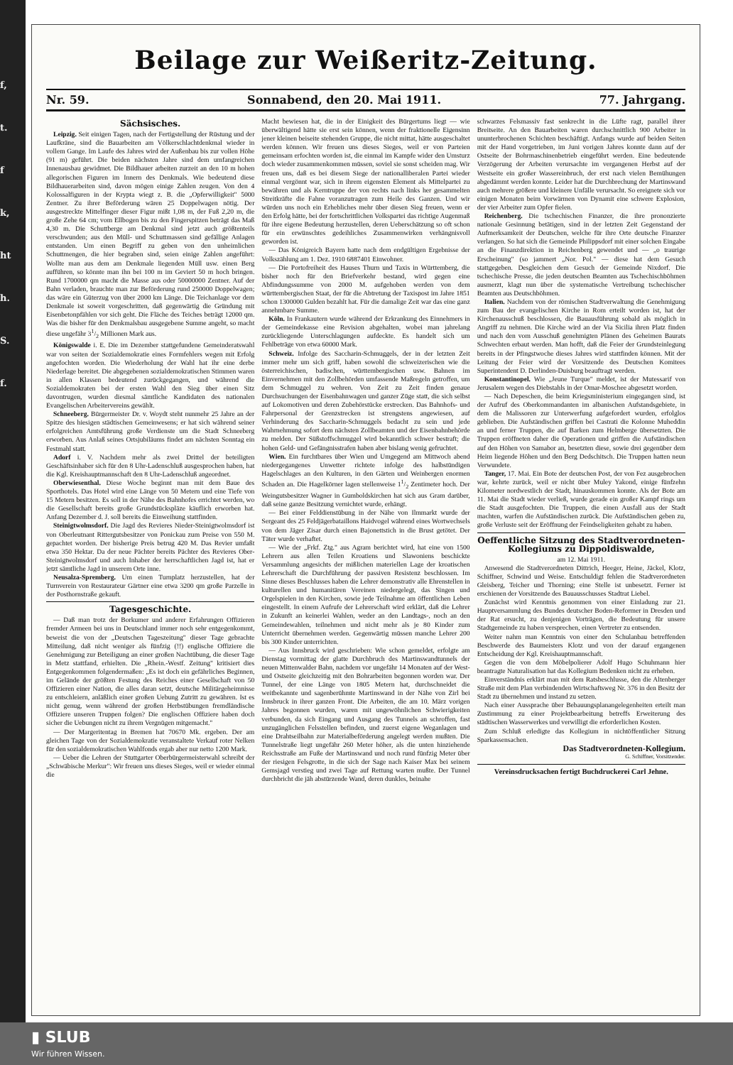f,
t.
f
k,
ht
h.
S.
f.
Beilage zur Weißeritz-Zeitung.
Nr. 59. Sonnabend, den 20. Mai 1911. 77. Jahrgang.
Sächsisches.
Leipzig. Seit einigen Tagen, nach der Fertigstellung der Rüstung und der Laufkräne, sind die Bauarbeiten am Völkerschlachtdenkmal wieder in vollem Gange. Im Laufe des Jahres wird der Außenbau bis zur vollen Höhe (91 m) geführt. Die beiden nächsten Jahre sind dem umfangreichen Innenausbau gewidmet. Die Bildhauer arbeiten zurzeit an den 10 m hohen allegorischen Figuren im Innern des Denkmals. Wie bedeutend diese Bildhauerarbeiten sind, davon mögen einige Zahlen zeugen. Von den 4 Kolossalfiguren in der Krypta wiegt z. B. die „Opferwilligkeit" 5000 Zentner. Zu ihrer Beförderung wären 25 Doppelwagen nötig. Der ausgestreckte Mittelfinger dieser Figur mißt 1,08 m, der Fuß 2,20 m, die große Zehe 64 cm; vom Ellbogen bis zu den Fingerspitzen beträgt das Maß 4,30 m. Die Schuttberge am Denkmal sind jetzt auch größtenteils verschwunden; aus den Müll- und Schuttmassen sind gefällige Anlagen entstanden. Um einen Begriff zu geben von den unheimlichen Schuttmengen, die hier begraben sind, seien einige Zahlen angeführt: Wollte man aus dem am Denkmale liegenden Müll usw. einen Berg aufführen, so könnte man ihn bei 100 m im Geviert 50 m hoch bringen. Rund 1700000 qm macht die Masse aus oder 50000000 Zentner. Auf der Bahn verladen, brauchte man zur Beförderung rund 250000 Doppelwagen; das wäre ein Güterzug von über 2000 km Länge. Die Teichanlage vor dem Denkmale ist soweit vorgeschritten, daß gegenwärtig die Gründung mit Eisenbetonpfählen vor sich geht. Die Fläche des Teiches beträgt 12000 qm. Was die bisher für den Denkmalsbau ausgegebene Summe angeht, so macht diese ungefähr 31/2 Millionen Mark aus.
Königswalde i. E. Die im Dezember stattgefundene Gemeinderatswahl war von seiten der Sozialdemokratie eines Formfehlers wegen mit Erfolg angefochten worden. Die Wiederholung der Wahl hat ihr eine derbe Niederlage bereitet. Die abgegebenen sozialdemokratischen Stimmen waren in allen Klassen bedeutend zurückgegangen, und während die Sozialdemokraten bei der ersten Wahl den Sieg über einen Sitz davontrugen, wurden diesmal sämtliche Kandidaten des nationalen Evangelischen Arbeitervereins gewählt.
Schneeberg. Bürgermeister Dr. v. Woydt steht nunmehr 25 Jahre an der Spitze des hiesigen städtischen Gemeinwesens; er hat sich während seiner erfolgreichen Amtsführung große Verdienste um die Stadt Schneeberg erworben. Aus Anlaß seines Ortsjubiläums findet am nächsten Sonntag ein Festmahl statt.
Adorf i. V. Nachdem mehr als zwei Drittel der beteiligten Geschäftsinhaber sich für den 8 Uhr-Ladenschluß ausgesprochen haben, hat die Kgl. Kreishauptmannschaft den 8 Uhr-Ladenschluß angeordnet.
Oberwiesenthal. Diese Woche beginnt man mit dem Baue des Sporthotels. Das Hotel wird eine Länge von 50 Metern und eine Tiefe von 15 Metern besitzen. Es soll in der Nähe des Bahnhofes errichtet werden, wo die Gesellschaft bereits große Grundstückspläze käuflich erworben hat. Anfang Dezember d. J. soll bereits die Einweihung stattfinden.
Steinigtwolmsdorf. Die Jagd des Revieres Nieder-Steinigtwolmsdorf ist von Oberleutnant Rittergutsbesitzer von Ponickau zum Preise von 550 M. gepachtet worden. Der bisherige Preis betrug 420 M. Das Revier umfaßt etwa 350 Hektar. Da der neue Pächter bereits Pächter des Revieres Ober-Steinigtwolmsdorf und auch Inhaber der herrschaftlichen Jagd ist, hat er jetzt sämtliche Jagd in unserem Orte inne.
Neusalza-Spremberg. Um einen Turnplatz herzustellen, hat der Turnverein von Restaurateur Gärtner eine etwa 3200 qm große Parzelle in der Posthornstraße gekauft.
Tagesgeschichte.
— Daß man trotz der Borkumer und anderer Erfahrungen Offizieren fremder Armeen bei uns in Deutschland immer noch sehr entgegenkommt, beweist die von der „Deutschen Tageszeitung" dieser Tage gebrachte Mitteilung, daß nicht weniger als fünfzig (!!) englische Offiziere die Genehmigung zur Beteiligung an einer großen Nachtübung, die dieser Tage in Metz stattfand, erhielten. Die „Rhein.-Westf. Zeitung" kritisiert dies Entgegenkommen folgendermaßen: „Es ist doch ein gefährliches Beginnen, im Gelände der größten Festung des Reiches einer Gesellschaft von 50 Offizieren einer Nation, die alles daran setzt, deutsche Militärgeheimnisse zu entschleiern, anläßlich einer großen Uebung Zutritt zu gewähren. Ist es nicht genug, wenn während der großen Herbstübungen fremdländische Offiziere unseren Truppen folgen? Die englischen Offiziere haben doch sicher die Uebungen nicht zu ihrem Vergnügen mitgemacht."
— Der Margeritentag in Bremen hat 70670 Mk. ergeben. Der am gleichen Tage von der Sozialdemokratie veranstaltete Verkauf roter Nelken für den sozialdemokratischen Wahlfonds ergab aber nur netto 1200 Mark.
— Ueber die Lehren der Stuttgarter Oberbürgermeisterwahl schreibt der „Schwäbische Merkur": Wir freuen uns dieses Sieges, weil er wieder einmal die
Macht bewiesen hat, die in der Einigkeit des Bürgertums liegt — wie überwältigend hätte sie erst sein können, wenn der fraktionelle Eigensinn jener kleinen beiseite stehenden Gruppe, die nicht mittat, hätte ausgeschaltet werden können. Wir freuen uns dieses Sieges, weil er von Parteien gemeinsam erfochten worden ist, die einmal im Kampfe wider den Umsturz doch wieder zusammenkommen müssen, soviel sie sonst scheiden mag. Wir freuen uns, daß es bei diesem Siege der nationalliberalen Partei wieder einmal vergönnt war, sich in ihrem eigensten Element als Mittelpartei zu bewähren und als Kerntruppe der von rechts nach links her gesammelten Streitkräfte die Fahne voranzutragen zum Heile des Ganzen. Und wir würden uns noch ein Erhebliches mehr über diesen Sieg freuen, wenn er den Erfolg hätte, bei der fortschrittlichen Volkspartei das richtige Augenmaß für ihre eigene Bedeutung herzustellen, deren Ueberschätzung so oft schon für ein erwünschtes gedeihliches Zusammenwirken verhängnisvoll geworden ist.
— Das Königreich Bayern hatte nach dem endgültigen Ergebnisse der Volkszählung am 1. Dez. 1910 6887401 Einwohner.
— Die Portofreiheit des Hauses Thurn und Taxis in Württemberg, die bisher noch für den Briefverkehr bestand, wird gegen eine Abfindungssumme von 2000 M. aufgehoben werden von dem württembergischen Staat, der für die Abtretung der Taxispost im Jahre 1851 schon 1300000 Gulden bezahlt hat. Für die damalige Zeit war das eine ganz annehmbare Summe.
Köln. In Frankautern wurde während der Erkrankung des Einnehmers in der Gemeindekasse eine Revision abgehalten, wobei man jahrelang zurückliegende Unterschlagungen aufdeckte. Es handelt sich um Fehlbeträge von etwa 60000 Mark.
Schweiz. Infolge des Saccharin-Schmuggels, der in der letzten Zeit immer mehr um sich griff, haben sowohl die schweizerischen wie die österreichischen, badischen, württembergischen usw. Bahnen im Einvernehmen mit den Zollbehörden umfassende Maßregeln getroffen, um dem Schmuggel zu wehren. Von Zeit zu Zeit finden genaue Durchsuchungen der Eisenbahnwagen und ganzer Züge statt, die sich selbst auf Lokomotiven und deren Zubehörstücke erstrecken. Das Bahnhofs- und Fahrpersonal der Grenzstrecken ist strengstens angewiesen, auf Verhinderung des Saccharin-Schmuggels bedacht zu sein und jede Wahrnehmung sofort dem nächsten Zollbeamten und der Eisenbahnbehörde zu melden. Der Süßstoffschmuggel wird bekanntlich schwer bestraft; die hohen Geld- und Gefängnisstrafen haben aber bislang wenig gefruchtet.
Wien. Ein furchtbares über Wien und Umgegend am Mittwoch abend niedergegangenes Unwetter richtete infolge des halbstündigen Hagelschlages an den Kulturen, in den Gärten und Weinbergen enormen Schaden an. Die Hagelkörner lagen stellenweise 11/2 Zentimeter hoch. Der Weingutsbesitzer Wagner in Gumboldskirchen hat sich aus Gram darüber, daß seine ganze Besitzung vernichtet wurde, erhängt.
— Bei einer Felddienstübung in der Nähe von Ilmmarkt wurde der Sergeant des 25 Feldjägerbataillons Haidvogel während eines Wortwechsels von dem Jäger Zisar durch einen Bajonettstich in die Brust getötet. Der Täter wurde verhaftet.
— Wie der „Frkf. Ztg." aus Agram berichtet wird, hat eine von 1500 Lehrern aus allen Teilen Kroatiens und Slawoniens beschickte Versammlung angesichts der mißlichen materiellen Lage der kroatischen Lehrerschaft die Durchführung der passiven Resistenz beschlossen. Im Sinne dieses Beschlusses haben die Lehrer demonstrativ alle Ehrenstellen in kulturellen und humanitären Vereinen niedergelegt, das Singen und Orgelspielen in den Kirchen, sowie jede Teilnahme am öffentlichen Leben eingestellt. In einem Aufrufe der Lehrerschaft wird erklärt, daß die Lehrer in Zukunft an keinerlei Wahlen, weder an den Landtags-, noch an den Gemeindewahlen, teilnehmen und nicht mehr als je 80 Kinder zum Unterricht übernehmen werden. Gegenwärtig müssen manche Lehrer 200 bis 300 Kinder unterrichten.
— Aus Innsbruck wird geschrieben: Wie schon gemeldet, erfolgte am Dienstag vormittag der glatte Durchbruch des Martinswandtunnels der neuen Mittenwalder Bahn, nachdem vor ungefähr 14 Monaten auf der West- und Ostseite gleichzeitig mit den Bohrarbeiten begonnen worden war. Der Tunnel, der eine Länge von 1805 Metern hat, durchschneidet die weitbekannte und sagenberühmte Martinswand in der Nähe von Zirl bei Innsbruck in ihrer ganzen Front. Die Arbeiten, die am 10. März vorigen Jahres begonnen wurden, waren mit ungewöhnlichen Schwierigkeiten verbunden, da sich Eingang und Ausgang des Tunnels an schroffen, fast unzugänglichen Felsstellen befinden, und zuerst eigene Weganlagen und eine Drahtseilbahn zur Materialbeförderung angelegt werden mußten. Die Tunnelstraße liegt ungefähr 260 Meter höher, als die unten hinziehende Reichsstraße am Fuße der Martinswand und noch rund fünfzig Meter über der riesigen Felsgrotte, in die sich der Sage nach Kaiser Max bei seinem Gemsjagd verstieg und zwei Tage auf Rettung warten mußte. Der Tunnel durchbricht die jäh abstürzende Wand, deren dunkles, beinahe
schwarzes Felsmassiv fast senkrecht in die Lüfte ragt, parallel ihrer Breitseite. An den Bauarbeiten waren durchschnittlich 900 Arbeiter in ununterbrochenen Schichten beschäftigt. Anfangs wurde auf beiden Seiten mit der Hand vorgetrieben, im Juni vorigen Jahres konnte dann auf der Ostseite der Bohrmaschinenbetrieb eingeführt werden. Eine bedeutende Verzögerung der Arbeiten verursachte im vergangenen Herbst auf der Westseite ein großer Wassereinbruch, der erst nach vielen Bemühungen abgedämmt werden konnte. Leider hat die Durchbrechung der Martinswand auch mehrere größere und kleinere Unfälle verursacht. So ereignete sich vor einigen Monaten beim Vorwärmen von Dynamit eine schwere Explosion, der vier Arbeiter zum Opfer fielen.
Reichenberg. Die tschechischen Finanzer, die ihre prononzierte nationale Gesinnung betätigen, sind in der letzten Zeit Gegenstand der Aufmerksamkeit der Deutschen, welche für ihre Orte deutsche Finanzer verlangen. So hat sich die Gemeinde Philippsdorf mit einer solchen Eingabe an die Finanzdirektion in Reichenberg gewendet und — „o traurige Erscheinung" (so jammert „Nor. Pol." — diese hat dem Gesuch stattgegeben. Desgleichen dem Gesuch der Gemeinde Nixdorf. Die tschechische Presse, die jeden deutschen Beamten aus Tschechischböhmen ausmerzt, klagt nun über die systematische Vertreibung tschechischer Beamten aus Deutschböhmen.
Italien. Nachdem von der römischen Stadtverwaltung die Genehmigung zum Bau der evangelischen Kirche in Rom erteilt worden ist, hat der Kirchenausschuß beschlossen, die Bauausführung sobald als möglich in Angriff zu nehmen. Die Kirche wird an der Via Sicilia ihren Platz finden und nach den vom Ausschuß genehmigten Plänen des Geheimen Baurats Schwechten erbaut werden. Man hofft, daß die Feier der Grundsteinlegung bereits in der Pfingstwoche dieses Jahres wird stattfinden können. Mit der Leitung der Feier wird der Vorsitzende des Deutschen Komitees Superintendent D. Derlinden-Duisburg beauftragt werden.
Konstantinopel. Wie „Jeune Turque" meldet, ist der Mutessarif von Jerusalem wegen des Diebstahls in der Omar-Moschee abgesetzt worden.
— Nach Depeschen, die beim Kriegsministerium eingegangen sind, ist der Aufruf des Oberkommandanten im albanischen Aufstandsgebiete, in dem die Malissoren zur Unterwerfung aufgefordert wurden, erfolglos geblieben. Die Aufständischen griffen bei Castrati die Kolonne Muheddin an und ferner Truppen, die auf Barken zum Helmberge übersetzten. Die Truppen eröffneten daher die Operationen und griffen die Aufständischen auf den Höhen von Samabor an, besetzten diese, sowie drei gegenüber dem Heim liegende Höhen und den Berg Dedschitsch. Die Truppen hatten neun Verwundete.
Tanger, 17. Mai. Ein Bote der deutschen Post, der von Fez ausgebrochen war, kehrte zurück, weil er nicht über Muley Yakond, einige fünfzehn Kilometer nordwestlich der Stadt, hinauskommen konnte. Als der Bote am 11. Mai die Stadt wieder verließ, wurde gerade ein großer Kampf rings um die Stadt ausgefochten. Die Truppen, die einen Ausfall aus der Stadt machten, warfen die Aufständischen zurück. Die Aufständischen geben zu, große Verluste seit der Eröffnung der Feindseligkeiten gehabt zu haben.
Oeffentliche Sitzung des Stadtverordneten-Kollegiums zu Dippoldiswalde,
am 12. Mai 1911.
Anwesend die Stadtverordneten Dittrich, Heeger, Heine, Jäckel, Klotz, Schiffner, Schwind und Weise. Entschuldigt fehlen die Stadtverordneten Gleisberg, Teicher und Thorning; eine Stelle ist unbesetzt. Ferner ist erschienen der Vorsitzende des Bauausschusses Stadtrat Liebel.
Zunächst wird Kenntnis genommen von einer Einladung zur 21. Hauptversammlung des Bundes deutscher Boden-Reformer in Dresden und der Rat ersucht, zu denjenigen Vorträgen, die Bedeutung für unsere Stadtgemeinde zu haben versprechen, einen Vertreter zu entsenden.
Weiter nahm man Kenntnis von einer den Schulanbau betreffenden Beschwerde des Baumeisters Klotz und von der darauf ergangenen Entscheidung der Kgl. Kreishauptmannschaft.
Gegen die von dem Möbelpolierer Adolf Hugo Schuhmann hier beantragte Naturalisation hat das Kollegium Bedenken nicht zu erheben.
Einverständnis erklärt man mit dem Ratsbeschlusse, den die Altenberger Straße mit dem Plan verbindenden Wirtschaftsweg Nr. 376 in den Besitz der Stadt zu übernehmen und instand zu setzen.
Nach einer Aussprache über Bebauungsplanangelegenheiten erteilt man Zustimmung zu einer Projektbearbeitung betreffs Erweiterung des städtischen Wasserwerkes und verwilligt die erforderlichen Kosten.
Zum Schluß erledigte das Kollegium in nichtöffentlicher Sitzung Sparkassensachen.
Das Stadtverordneten-Kollegium.
G. Schiffner, Vorsitzender.
Vereinsdrucksachen fertigt Buchdruckerei Carl Jehne.
▮ SLUB
Wir führen Wissen.